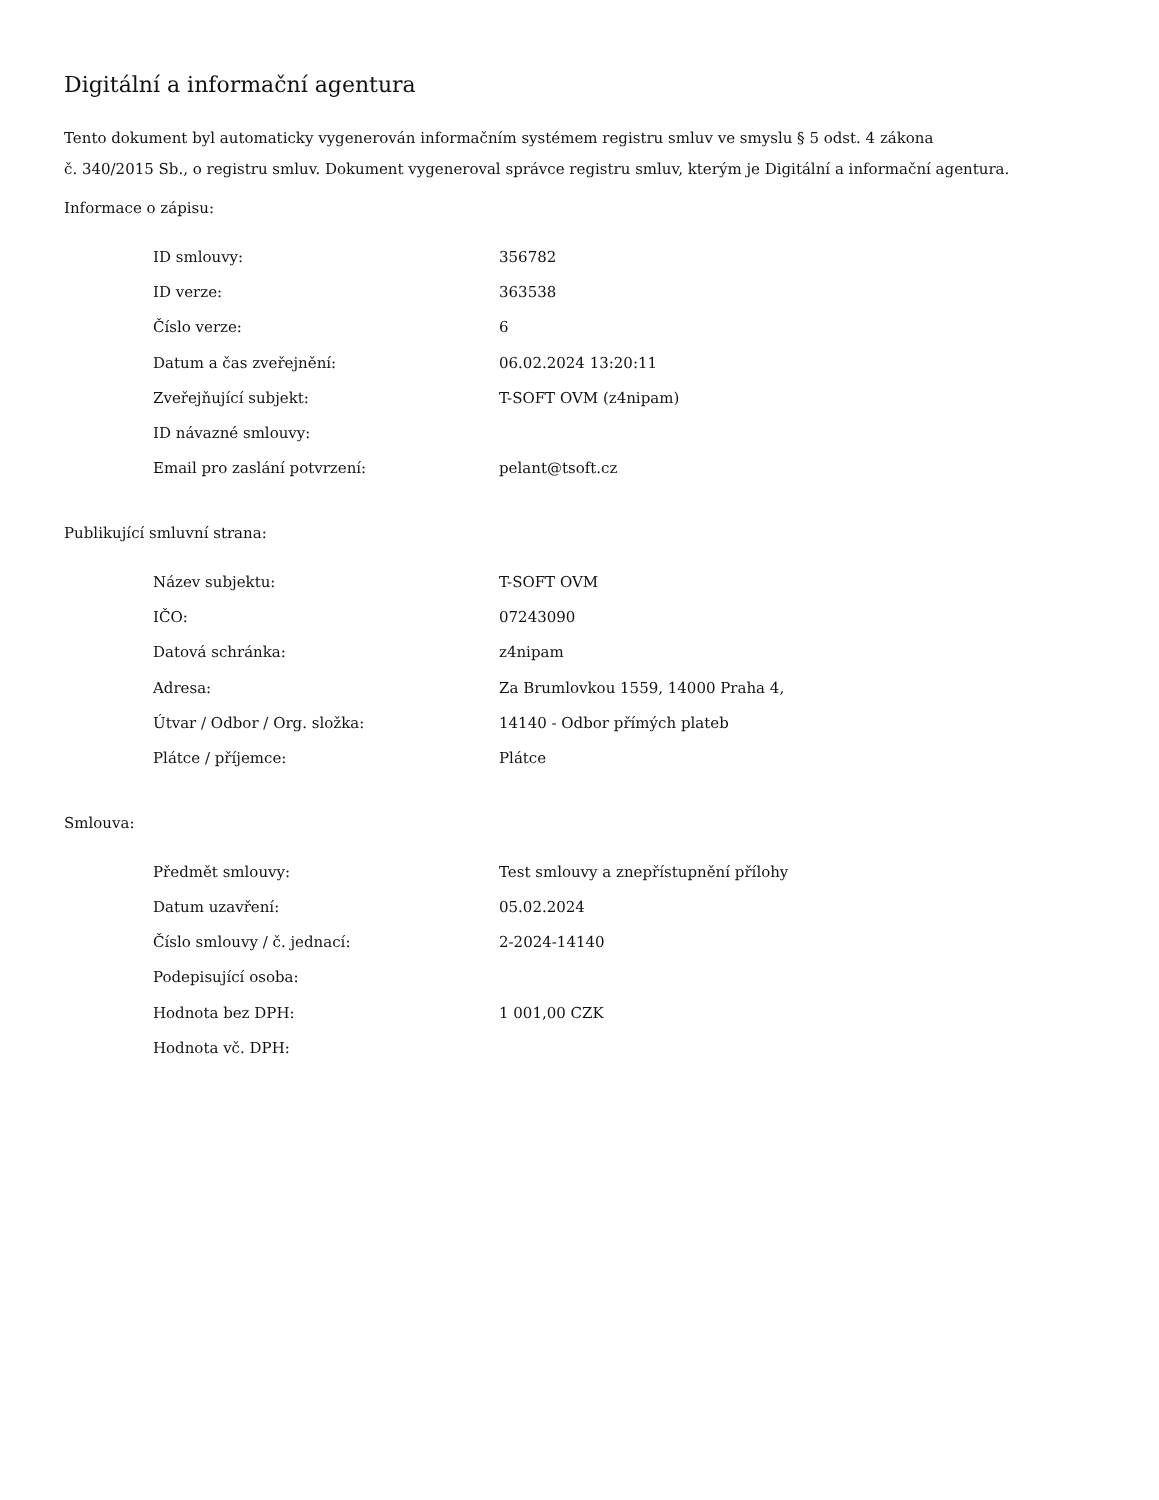Digitální a informační agentura
Tento dokument byl automaticky vygenerován informačním systémem registru smluv ve smyslu § 5 odst. 4 zákona
č. 340/2015 Sb., o registru smluv. Dokument vygeneroval správce registru smluv, kterým je Digitální a informační agentura.
Informace o zápisu:
| ID smlouvy: | 356782 |
| ID verze: | 363538 |
| Číslo verze: | 6 |
| Datum a čas zveřejnění: | 06.02.2024 13:20:11 |
| Zveřejňující subjekt: | T-SOFT OVM (z4nipam) |
| ID návazné smlouvy: | |
| Email pro zaslání potvrzení: | pelant@tsoft.cz |
Publikující smluvní strana:
| Název subjektu: | T-SOFT OVM |
| IČO: | 07243090 |
| Datová schránka: | z4nipam |
| Adresa: | Za Brumlovkou 1559, 14000 Praha 4, |
| Útvar / Odbor / Org. složka: | 14140 - Odbor přímých plateb |
| Plátce / příjemce: | Plátce |
Smlouva:
| Předmět smlouvy: | Test smlouvy a znepřístupnění přílohy |
| Datum uzavření: | 05.02.2024 |
| Číslo smlouvy / č. jednací: | 2-2024-14140 |
| Podepisující osoba: | |
| Hodnota bez DPH: | 1 001,00 CZK |
| Hodnota vč. DPH: | |